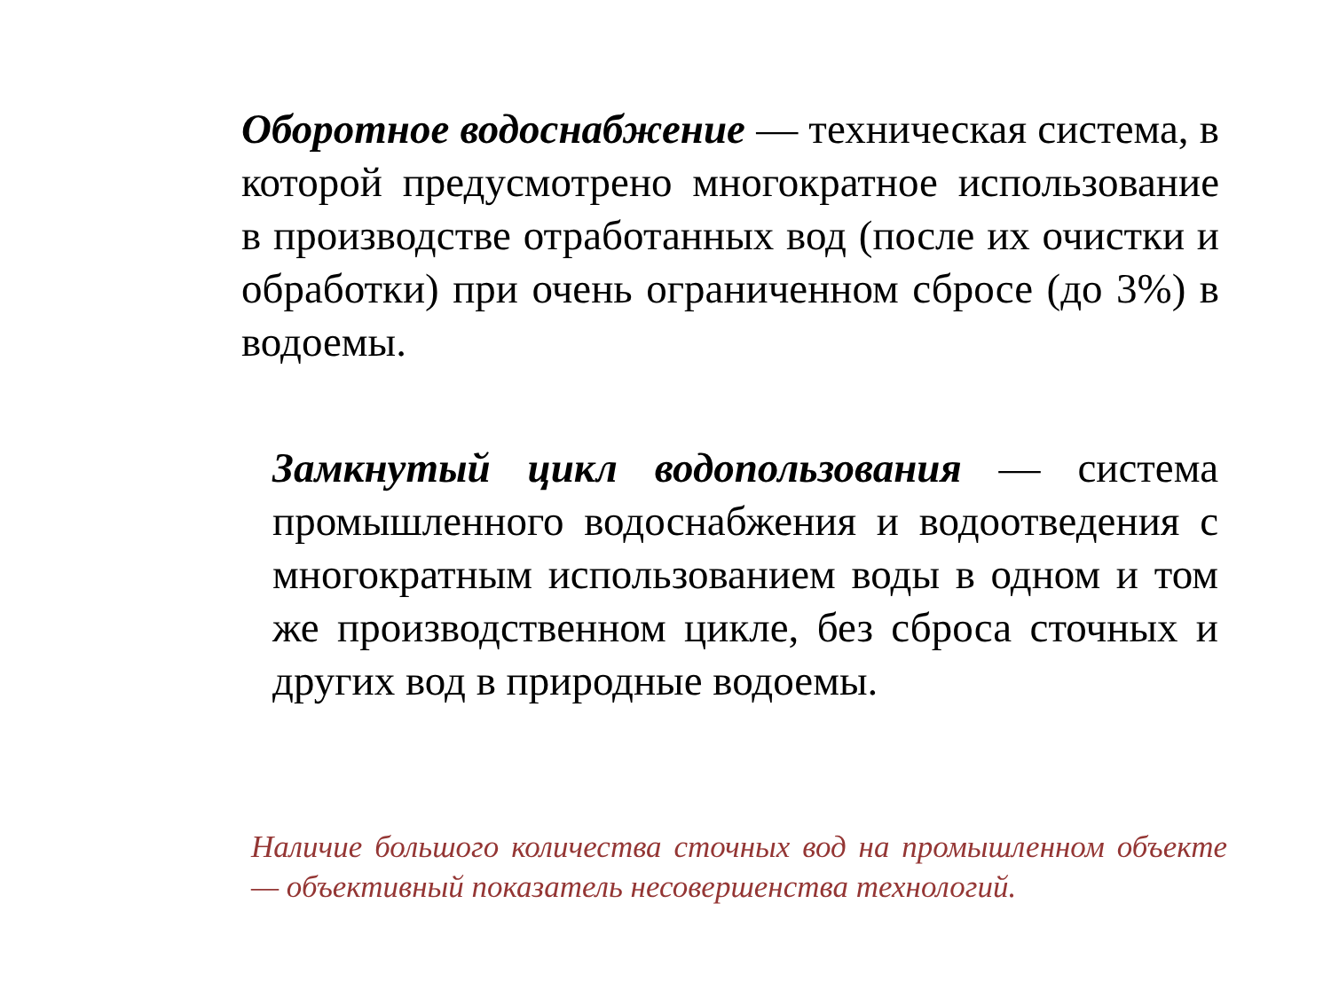Оборотное водоснабжение — техническая система, в которой предусмотрено многократное использование в производстве отработанных вод (после их очистки и обработки) при очень ограниченном сбросе (до 3%) в водоемы.
Замкнутый цикл водопользования — система промышленного водоснабжения и водоотведения с многократным использованием воды в одном и том же производственном цикле, без сброса сточных и других вод в природные водоемы.
Наличие большого количества сточных вод на промышленном объекте — объективный показатель несовершенства технологий.